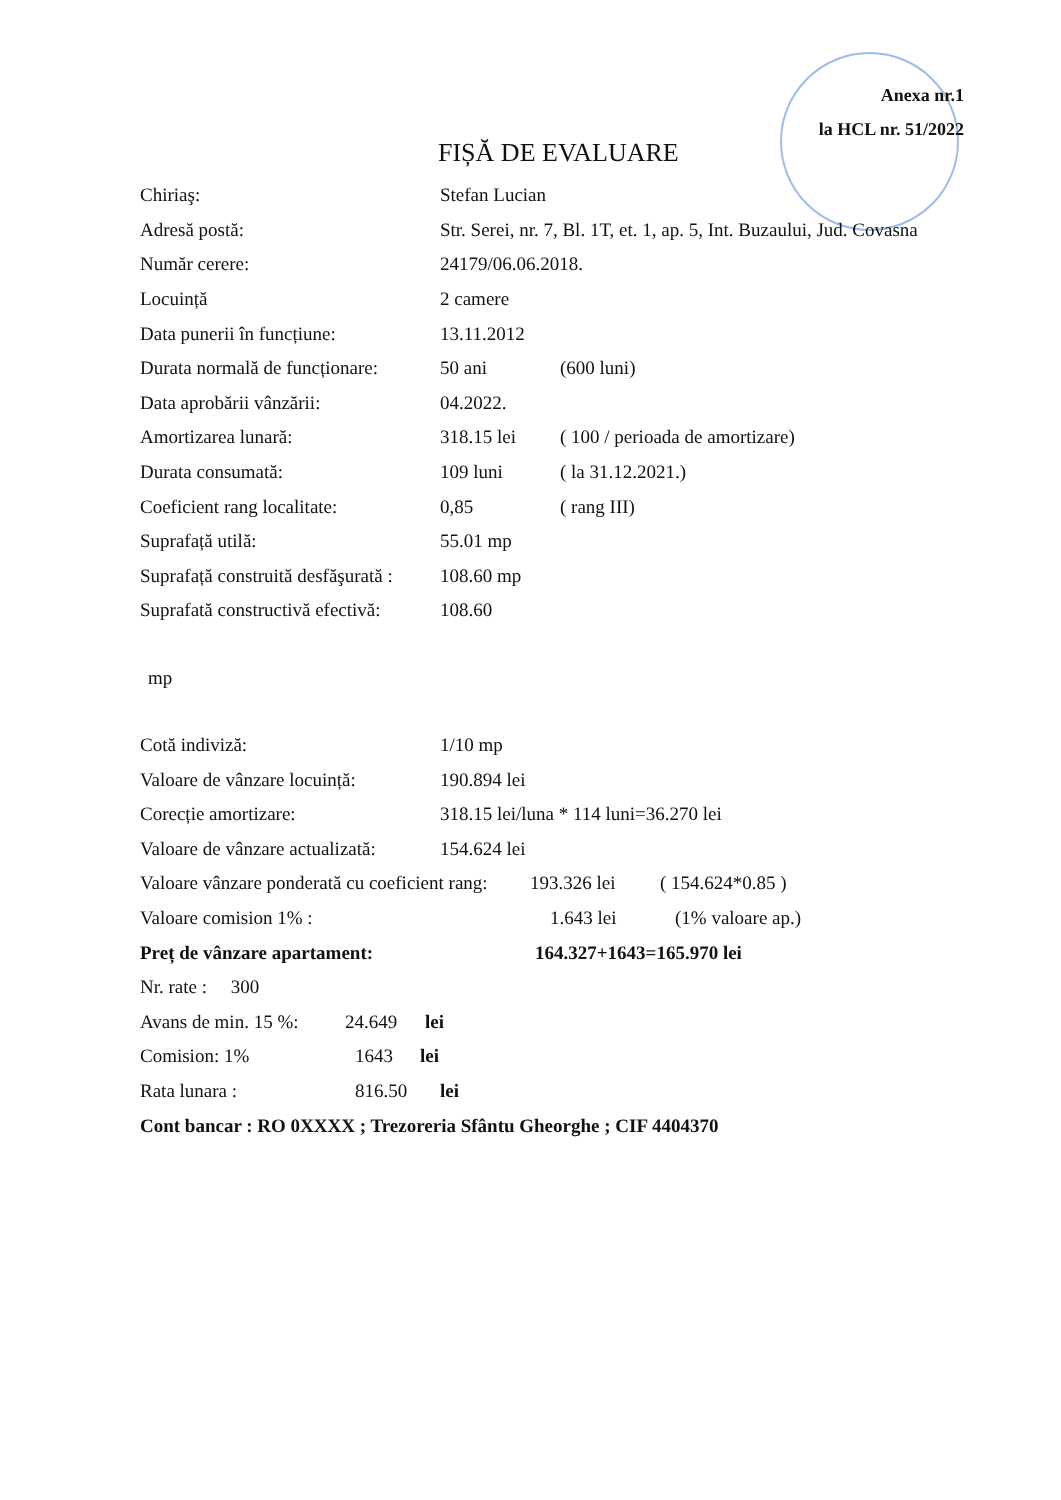Anexa nr.1
la HCL nr. 51/2022
FIȘĂ DE EVALUARE
Chiriaş: Stefan Lucian
Adresă postă: Str. Serei, nr. 7, Bl. 1T, et. 1, ap. 5, Int. Buzaului, Jud. Covasna
Număr cerere: 24179/06.06.2018.
Locuință 2 camere
Data punerii în funcțiune: 13.11.2012
Durata normală de funcționare: 50 ani (600 luni)
Data aprobării vânzării: 04.2022.
Amortizarea lunară: 318.15 lei ( 100 / perioada de amortizare)
Durata consumată: 109 luni ( la 31.12.2021.)
Coeficient rang localitate: 0,85 ( rang III)
Suprafață utilă: 55.01 mp
Suprafață construită desfăşurată : 108.60 mp
Suprafată constructivă efectivă: 108.60
mp
Cotă indiviză: 1/10 mp
Valoare de vânzare locuință: 190.894 lei
Corecție amortizare: 318.15 lei/luna * 114 luni=36.270 lei
Valoare de vânzare actualizată: 154.624 lei
Valoare vânzare ponderată cu coeficient rang: 193.326 lei ( 154.624*0.85 )
Valoare comision 1% : 1.643 lei (1% valoare ap.)
Preț de vânzare apartament: 164.327+1643=165.970 lei
Nr. rate : 300
Avans de min. 15 %: 24.649 lei
Comision: 1% 1643 lei
Rata lunara : 816.50 lei
Cont bancar : RO 0XXXX ; Trezoreria Sfântu Gheorghe ; CIF 4404370